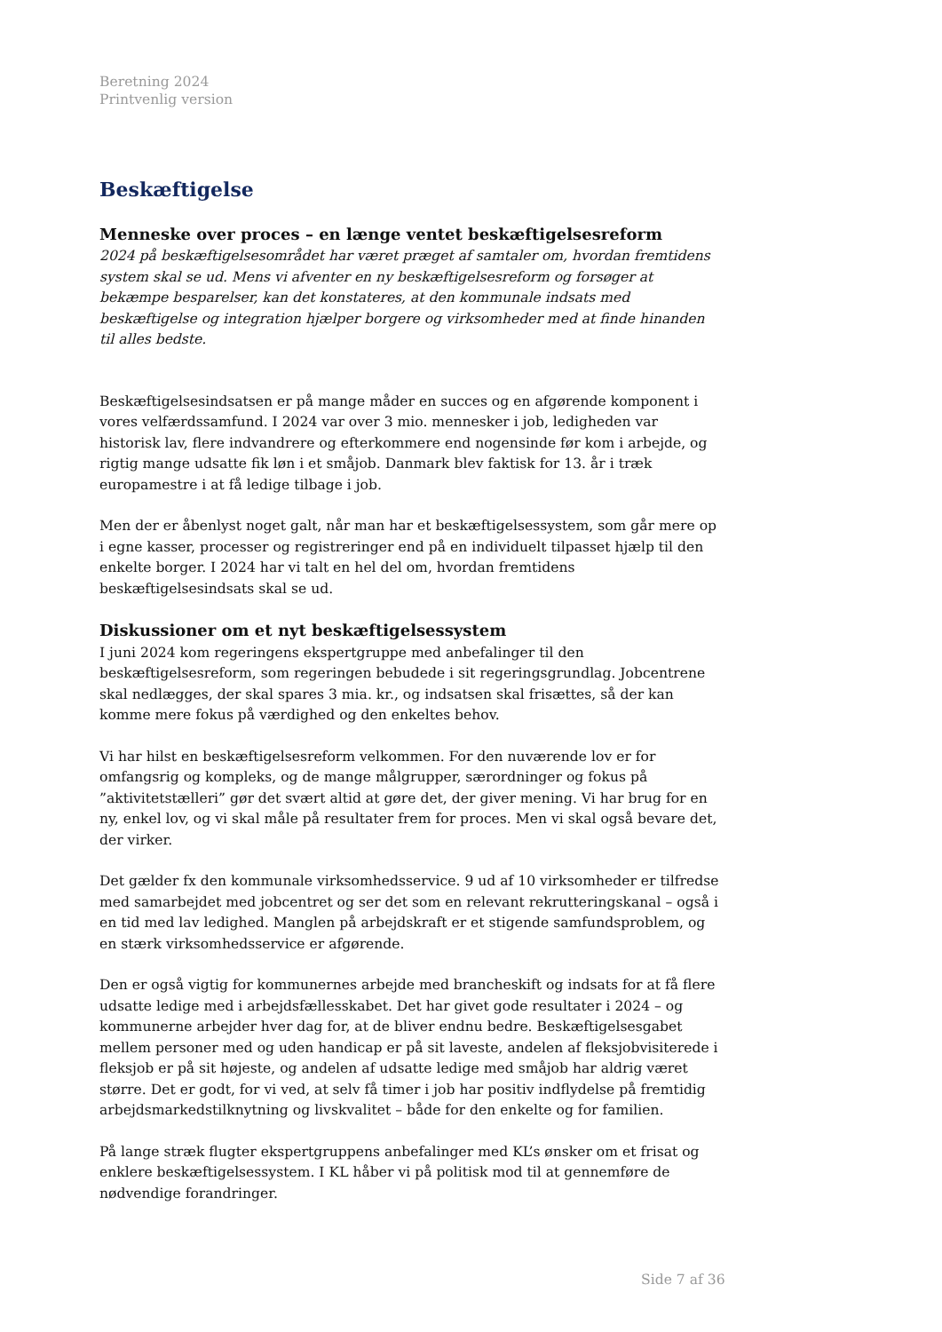Beretning 2024
Printvenlig version
Beskæftigelse
Menneske over proces – en længe ventet beskæftigelsesreform
2024 på beskæftigelsesområdet har været præget af samtaler om, hvordan fremtidens system skal se ud. Mens vi afventer en ny beskæftigelsesreform og forsøger at bekæmpe besparelser, kan det konstateres, at den kommunale indsats med beskæftigelse og integration hjælper borgere og virksomheder med at finde hinanden til alles bedste.
Beskæftigelsesindsatsen er på mange måder en succes og en afgørende komponent i vores velfærdssamfund. I 2024 var over 3 mio. mennesker i job, ledigheden var historisk lav, flere indvandrere og efterkommere end nogensinde før kom i arbejde, og rigtig mange udsatte fik løn i et småjob. Danmark blev faktisk for 13. år i træk europamestre i at få ledige tilbage i job.
Men der er åbenlyst noget galt, når man har et beskæftigelsessystem, som går mere op i egne kasser, processer og registreringer end på en individuelt tilpasset hjælp til den enkelte borger. I 2024 har vi talt en hel del om, hvordan fremtidens beskæftigelsesindsats skal se ud.
Diskussioner om et nyt beskæftigelsessystem
I juni 2024 kom regeringens ekspertgruppe med anbefalinger til den beskæftigelsesreform, som regeringen bebudede i sit regeringsgrundlag. Jobcentrene skal nedlægges, der skal spares 3 mia. kr., og indsatsen skal frisættes, så der kan komme mere fokus på værdighed og den enkeltes behov.
Vi har hilst en beskæftigelsesreform velkommen. For den nuværende lov er for omfangsrig og kompleks, og de mange målgrupper, særordninger og fokus på ”aktivitetstælleri” gør det svært altid at gøre det, der giver mening. Vi har brug for en ny, enkel lov, og vi skal måle på resultater frem for proces. Men vi skal også bevare det, der virker.
Det gælder fx den kommunale virksomhedsservice. 9 ud af 10 virksomheder er tilfredse med samarbejdet med jobcentret og ser det som en relevant rekrutteringskanal – også i en tid med lav ledighed. Manglen på arbejdskraft er et stigende samfundsproblem, og en stærk virksomhedsservice er afgørende.
Den er også vigtig for kommunernes arbejde med brancheskift og indsats for at få flere udsatte ledige med i arbejdsfællesskabet. Det har givet gode resultater i 2024 – og kommunerne arbejder hver dag for, at de bliver endnu bedre. Beskæftigelsesgabet mellem personer med og uden handicap er på sit laveste, andelen af fleksjobvisiterede i fleksjob er på sit højeste, og andelen af udsatte ledige med småjob har aldrig været større. Det er godt, for vi ved, at selv få timer i job har positiv indflydelse på fremtidig arbejdsmarkedstilknytning og livskvalitet – både for den enkelte og for familien.
På lange stræk flugter ekspertgruppens anbefalinger med KL’s ønsker om et frisat og enklere beskæftigelsessystem. I KL håber vi på politisk mod til at gennemføre de nødvendige forandringer.
Side 7 af 36